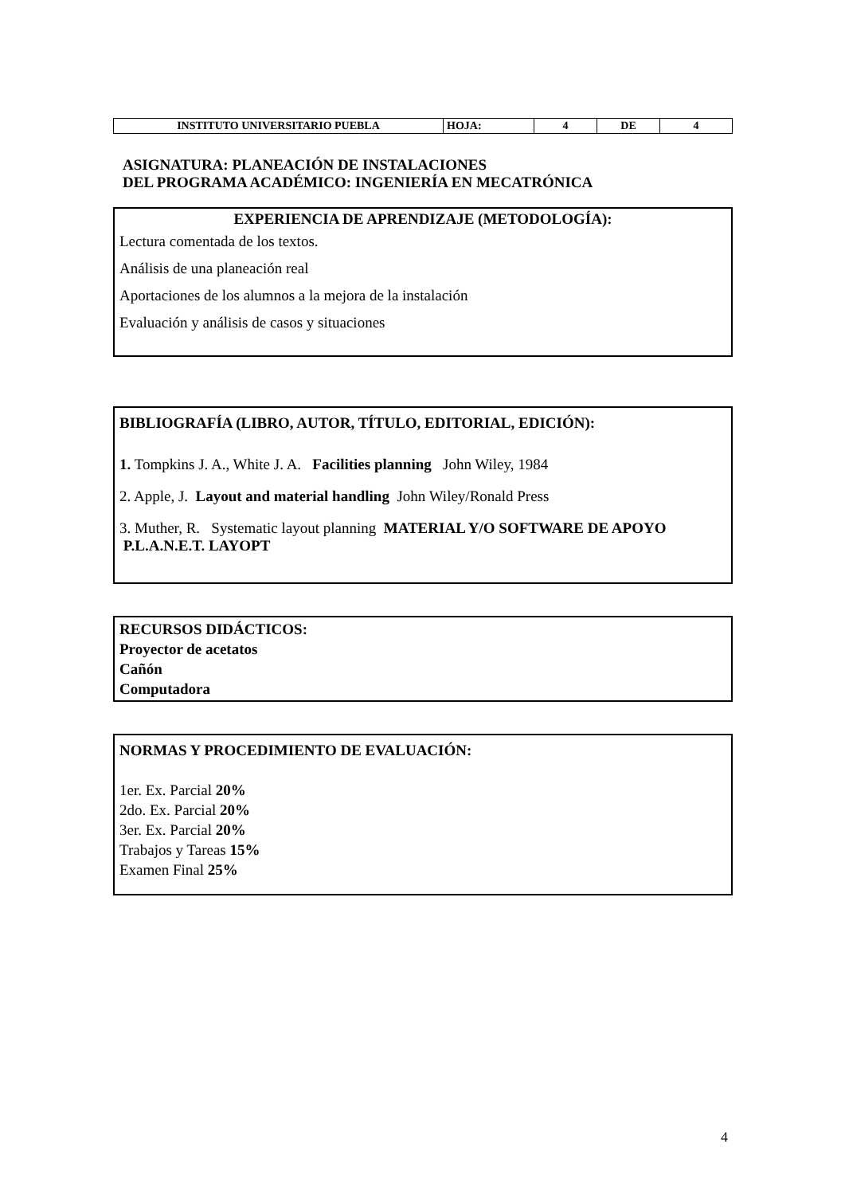| INSTITUTO UNIVERSITARIO PUEBLA | HOJA: | 4 | DE | 4 |
ASIGNATURA: PLANEACIÓN DE INSTALACIONES
DEL PROGRAMA ACADÉMICO: INGENIERÍA EN MECATRÓNICA
EXPERIENCIA DE APRENDIZAJE (METODOLOGÍA):
Lectura comentada de los textos.
Análisis de una planeación real
Aportaciones de los alumnos a la mejora de la instalación
Evaluación y análisis de casos y situaciones
BIBLIOGRAFÍA (LIBRO, AUTOR, TÍTULO, EDITORIAL, EDICIÓN):
1. Tompkins J. A., White J. A. Facilities planning John Wiley, 1984
2. Apple, J. Layout and material handling John Wiley/Ronald Press
3. Muther, R. Systematic layout planning MATERIAL Y/O SOFTWARE DE APOYO P.L.A.N.E.T. LAYOPT
RECURSOS DIDÁCTICOS:
Proyector de acetatos
Cañón
Computadora
NORMAS Y PROCEDIMIENTO DE EVALUACIÓN:
1er. Ex. Parcial 20%
2do. Ex. Parcial 20%
3er. Ex. Parcial 20%
Trabajos y Tareas 15%
Examen Final 25%
4